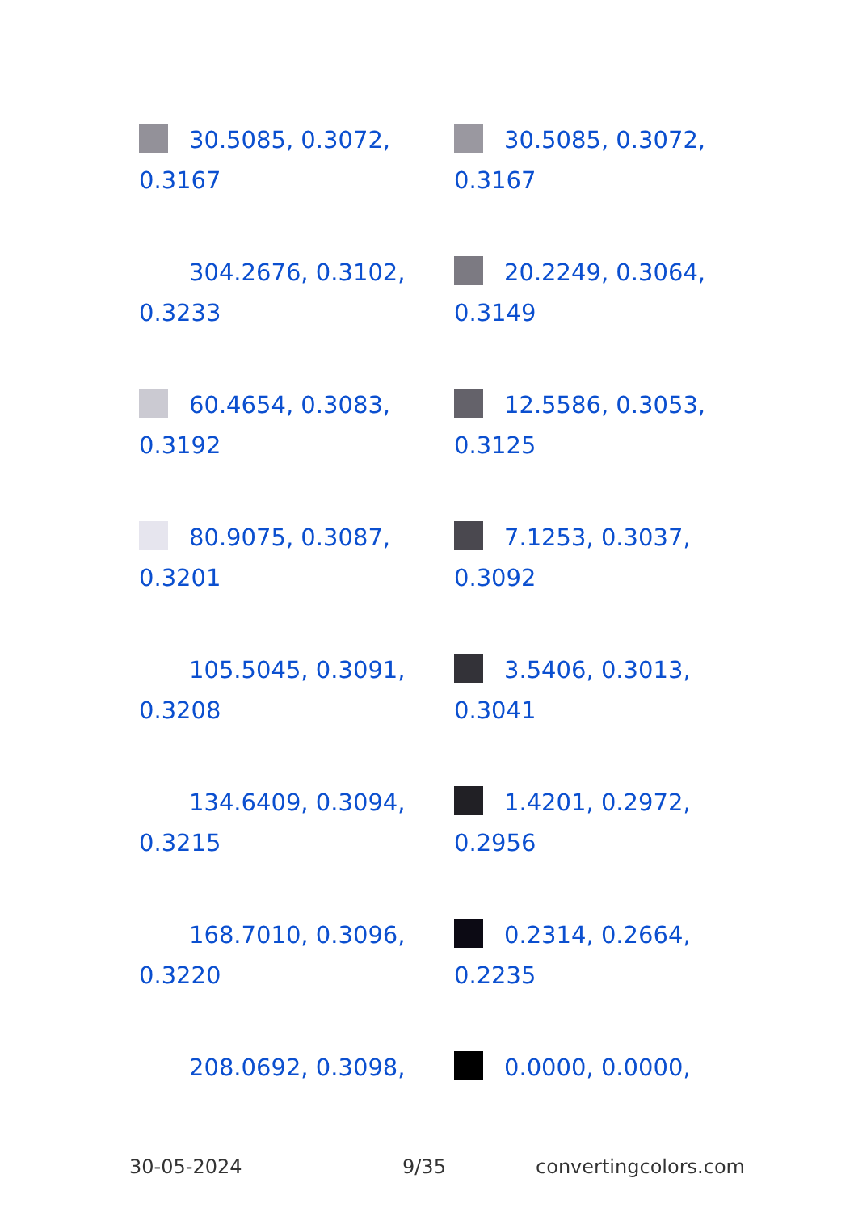| 30.5085, 0.3072, 0.3167 | 30.5085, 0.3072, 0.3167 |
| 304.2676, 0.3102, 0.3233 | 20.2249, 0.3064, 0.3149 |
| 60.4654, 0.3083, 0.3192 | 12.5586, 0.3053, 0.3125 |
| 80.9075, 0.3087, 0.3201 | 7.1253, 0.3037, 0.3092 |
| 105.5045, 0.3091, 0.3208 | 3.5406, 0.3013, 0.3041 |
| 134.6409, 0.3094, 0.3215 | 1.4201, 0.2972, 0.2956 |
| 168.7010, 0.3096, 0.3220 | 0.2314, 0.2664, 0.2235 |
| 208.0692, 0.3098, | 0.0000, 0.0000, |
30-05-2024 9/35 convertingcolors.com